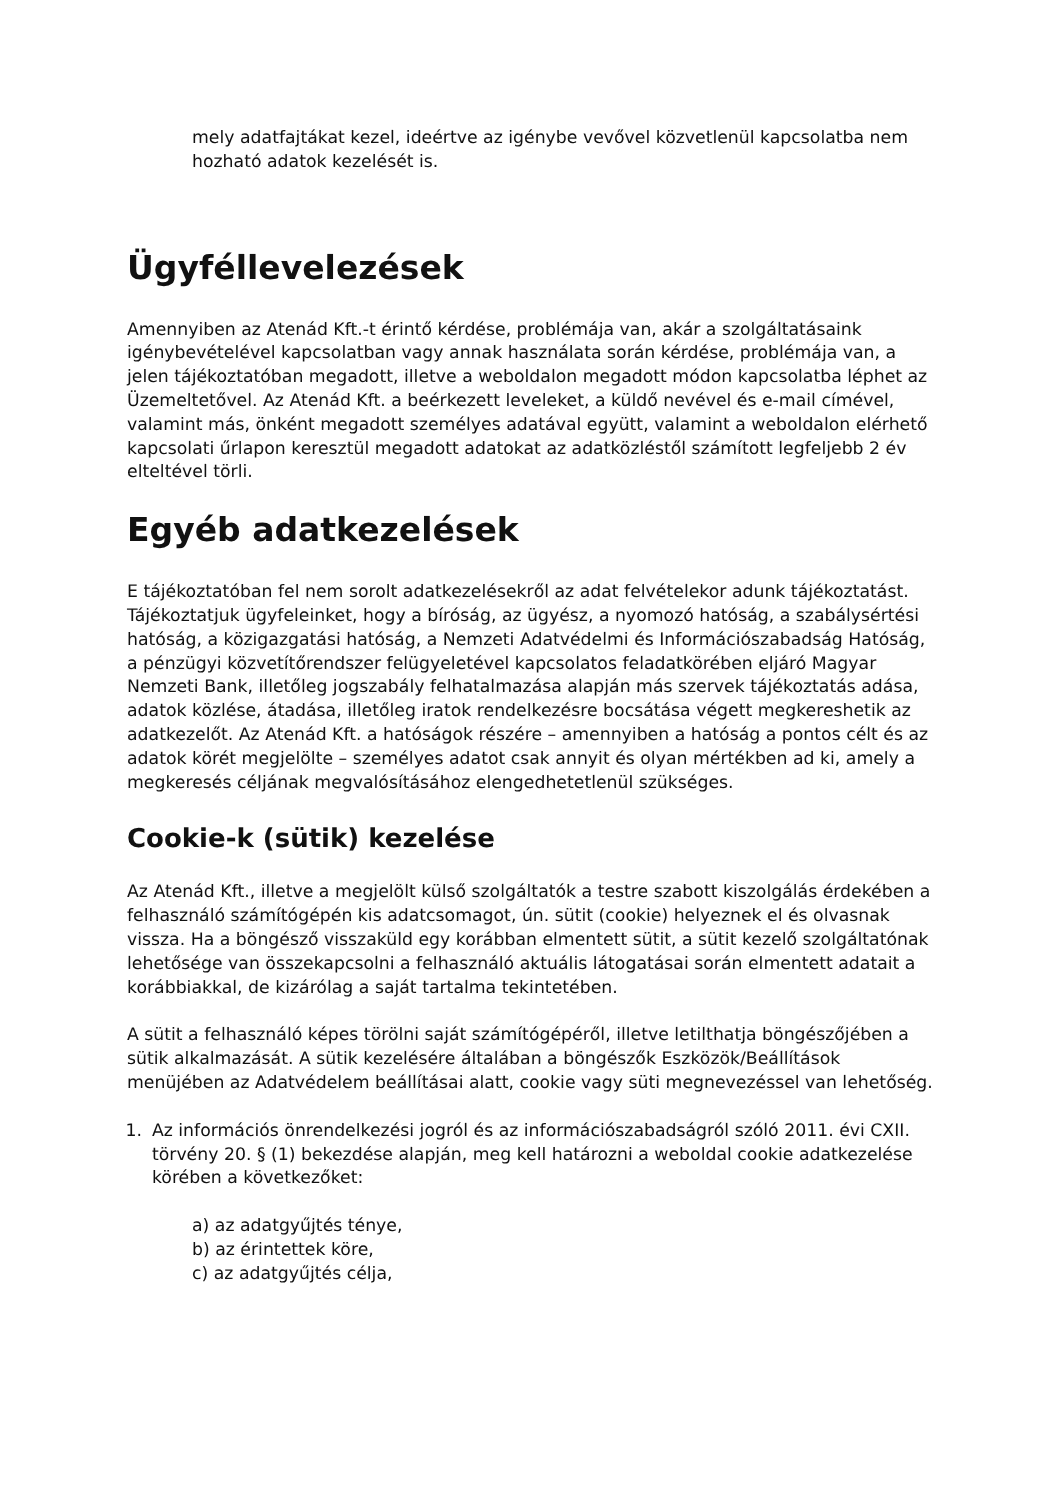mely adatfajtákat kezel, ideértve az igénybe vevővel közvetlenül kapcsolatba nem hozható adatok kezelését is.
Ügyféllevelezések
Amennyiben az Atenád Kft.-t érintő kérdése, problémája van, akár a szolgáltatásaink igénybevételével kapcsolatban vagy annak használata során kérdése, problémája van, a jelen tájékoztatóban megadott, illetve a weboldalon megadott módon kapcsolatba léphet az Üzemeltetővel. Az Atenád Kft. a beérkezett leveleket, a küldő nevével és e-mail címével, valamint más, önként megadott személyes adatával együtt, valamint a weboldalon elérhető kapcsolati űrlapon keresztül megadott adatokat az adatközléstől számított legfeljebb 2 év elteltével törli.
Egyéb adatkezelések
E tájékoztatóban fel nem sorolt adatkezelésekről az adat felvételekor adunk tájékoztatást. Tájékoztatjuk ügyfeleinket, hogy a bíróság, az ügyész, a nyomozó hatóság, a szabálysértési hatóság, a közigazgatási hatóság, a Nemzeti Adatvédelmi és Információszabadság Hatóság, a pénzügyi közvetítőrendszer felügyeletével kapcsolatos feladatkörében eljáró Magyar Nemzeti Bank, illetőleg jogszabály felhatalmazása alapján más szervek tájékoztatás adása, adatok közlése, átadása, illetőleg iratok rendelkezésre bocsátása végett megkereshetik az adatkezelőt. Az Atenád Kft. a hatóságok részére – amennyiben a hatóság a pontos célt és az adatok körét megjelölte – személyes adatot csak annyit és olyan mértékben ad ki, amely a megkeresés céljának megvalósításához elengedhetetlenül szükséges.
Cookie-k (sütik) kezelése
Az Atenád Kft., illetve a megjelölt külső szolgáltatók a testre szabott kiszolgálás érdekében a felhasználó számítógépén kis adatcsomagot, ún. sütit (cookie) helyeznek el és olvasnak vissza. Ha a böngésző visszaküld egy korábban elmentett sütit, a sütit kezelő szolgáltatónak lehetősége van összekapcsolni a felhasználó aktuális látogatásai során elmentett adatait a korábbiakkal, de kizárólag a saját tartalma tekintetében.
A sütit a felhasználó képes törölni saját számítógépéről, illetve letilthatja böngészőjében a sütik alkalmazását. A sütik kezelésére általában a böngészők Eszközök/Beállítások menüjében az Adatvédelem beállításai alatt, cookie vagy süti megnevezéssel van lehetőség.
1. Az információs önrendelkezési jogról és az információszabadságról szóló 2011. évi CXII. törvény 20. § (1) bekezdése alapján, meg kell határozni a weboldal cookie adatkezelése körében a következőket:
a) az adatgyűjtés ténye,
b) az érintettek köre,
c) az adatgyűjtés célja,